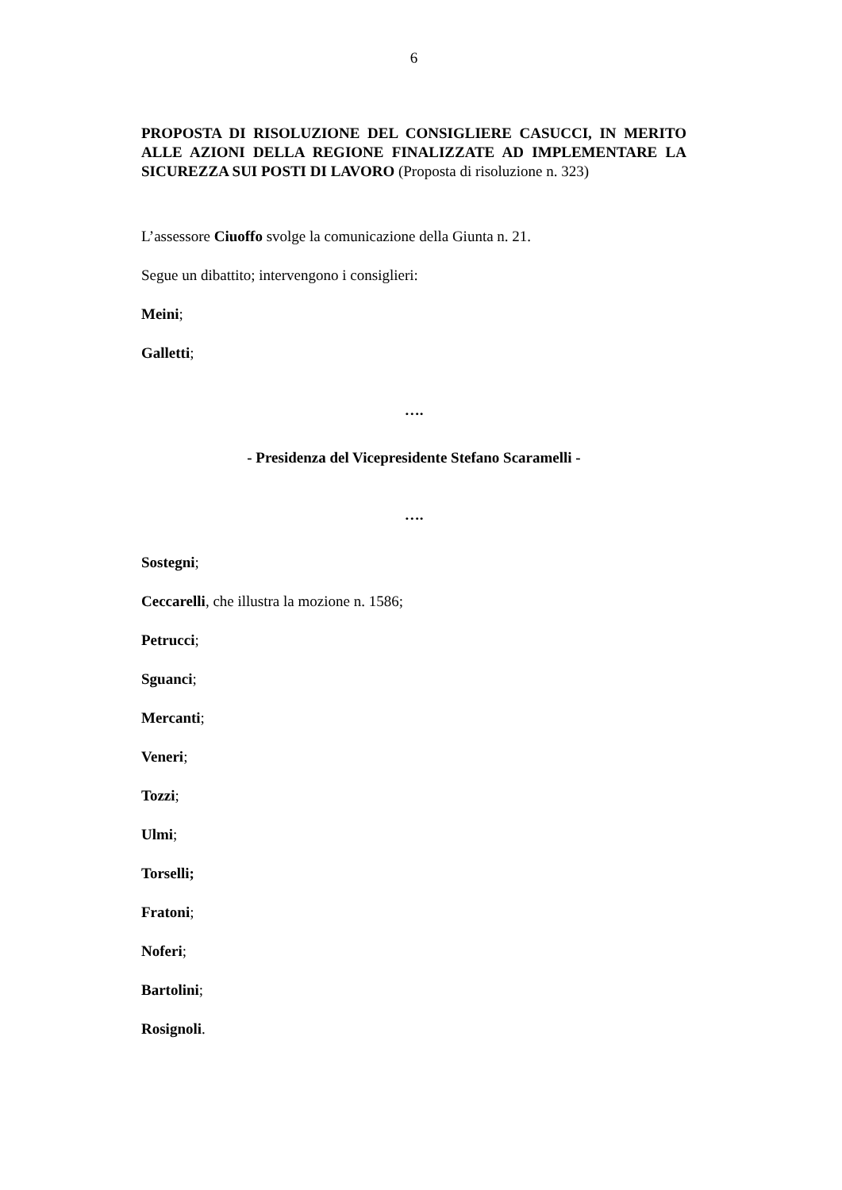6
PROPOSTA DI RISOLUZIONE DEL CONSIGLIERE CASUCCI, IN MERITO ALLE AZIONI DELLA REGIONE FINALIZZATE AD IMPLEMENTARE LA SICUREZZA SUI POSTI DI LAVORO (Proposta di risoluzione n. 323)
L’assessore Ciuoffo svolge la comunicazione della Giunta n. 21.
Segue un dibattito; intervengono i consiglieri:
Meini;
Galletti;
….
- Presidenza del Vicepresidente Stefano Scaramelli -
….
Sostegni;
Ceccarelli, che illustra la mozione n. 1586;
Petrucci;
Sguanci;
Mercanti;
Veneri;
Tozzi;
Ulmi;
Torselli;
Fratoni;
Noferi;
Bartolini;
Rosignoli.